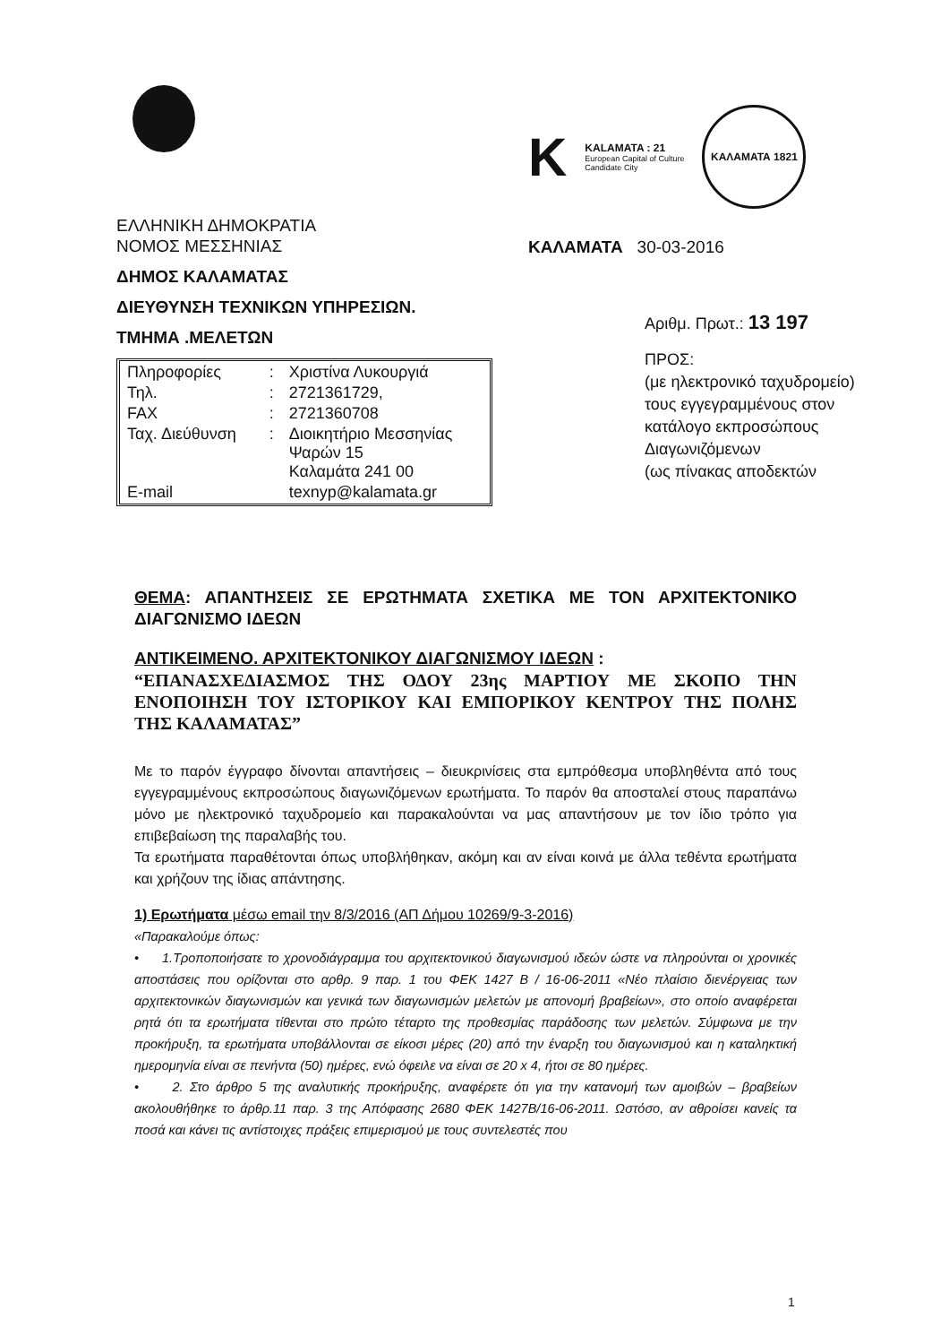ΕΛΛΗΝΙΚΗ ΔΗΜΟΚΡΑΤΙΑ
ΝΟΜΟΣ ΜΕΣΣΗΝΙΑΣ
ΔΗΜΟΣ ΚΑΛΑΜΑΤΑΣ
ΔΙΕΥΘΥΝΣΗ ΤΕΧΝΙΚΩΝ ΥΠΗΡΕΣΙΩΝ.
ΤΜΗΜΑ .ΜΕΛΕΤΩΝ
| Πληροφορίες | : | Χριστίνα Λυκουργιά |
| Τηλ. | : | 2721361729, |
| FAX | : | 2721360708 |
| Ταχ. Διεύθυνση | : | Διοικητήριο Μεσσηνίας Ψαρών 15 Καλαμάτα 241 00 |
| E-mail | | texnyp@kalamata.gr |
K
KALAMATA : 21
European Capital of Culture
Candidate City
ΚΑΛΑΜΑΤΑ 1821
ΚΑΛΑΜΑΤΑ 30-03-2016
Αριθμ. Πρωτ.: 13 197
ΠΡΟΣ:
(με ηλεκτρονικό ταχυδρομείο) τους εγγεγραμμένους στον κατάλογο εκπροσώπους Διαγωνιζόμενων
(ως πίνακας αποδεκτών
ΘΕΜΑ: ΑΠΑΝΤΗΣΕΙΣ ΣΕ ΕΡΩΤΗΜΑΤΑ ΣΧΕΤΙΚΑ ΜΕ ΤΟΝ ΑΡΧΙΤΕΚΤΟΝΙΚΟ ΔΙΑΓΩΝΙΣΜΟ ΙΔΕΩΝ
ΑΝΤΙΚΕΙΜΕΝΟ. ΑΡΧΙΤΕΚΤΟΝΙΚΟΥ ΔΙΑΓΩΝΙΣΜΟΥ ΙΔΕΩΝ :
“ΕΠΑΝΑΣΧΕΔΙΑΣΜΟΣ ΤΗΣ ΟΔΟΥ 23ης ΜΑΡΤΙΟΥ ΜΕ ΣΚΟΠΟ ΤΗΝ ΕΝΟΠΟΙΗΣΗ ΤΟΥ ΙΣΤΟΡΙΚΟΥ ΚΑΙ ΕΜΠΟΡΙΚΟΥ ΚΕΝΤΡΟΥ ΤΗΣ ΠΟΛΗΣ ΤΗΣ ΚΑΛΑΜΑΤΑΣ”
Με το παρόν έγγραφο δίνονται απαντήσεις – διευκρινίσεις στα εμπρόθεσμα υποβληθέντα από τους εγγεγραμμένους εκπροσώπους διαγωνιζόμενων ερωτήματα. Το παρόν θα αποσταλεί στους παραπάνω μόνο με ηλεκτρονικό ταχυδρομείο και παρακαλούνται να μας απαντήσουν με τον ίδιο τρόπο για επιβεβαίωση της παραλαβής του.
Τα ερωτήματα παραθέτονται όπως υποβλήθηκαν, ακόμη και αν είναι κοινά με άλλα τεθέντα ερωτήματα και χρήζουν της ίδιας απάντησης.
1) Ερωτήματα μέσω email την 8/3/2016 (ΑΠ Δήμου 10269/9-3-2016)
«Παρακαλούμε όπως:
• 1.Τροποποιήσατε το χρονοδιάγραμμα του αρχιτεκτονικού διαγωνισμού ιδεών ώστε να πληρούνται οι χρονικές αποστάσεις που ορίζονται στο αρθρ. 9 παρ. 1 του ΦΕΚ 1427 Β / 16-06-2011 «Νέο πλαίσιο διενέργειας των αρχιτεκτονικών διαγωνισμών και γενικά των διαγωνισμών μελετών με απονομή βραβείων», στο οποίο αναφέρεται ρητά ότι τα ερωτήματα τίθενται στο πρώτο τέταρτο της προθεσμίας παράδοσης των μελετών. Σύμφωνα με την προκήρυξη, τα ερωτήματα υποβάλλονται σε είκοσι μέρες (20) από την έναρξη του διαγωνισμού και η καταληκτική ημερομηνία είναι σε πενήντα (50) ημέρες, ενώ όφειλε να είναι σε 20 x 4, ήτοι σε 80 ημέρες.
• 2. Στο άρθρο 5 της αναλυτικής προκήρυξης, αναφέρετε ότι για την κατανομή των αμοιβών – βραβείων ακολουθήθηκε το άρθρ.11 παρ. 3 της Απόφασης 2680 ΦΕΚ 1427Β/16-06-2011. Ωστόσο, αν αθροίσει κανείς τα ποσά και κάνει τις αντίστοιχες πράξεις επιμερισμού με τους συντελεστές που
1